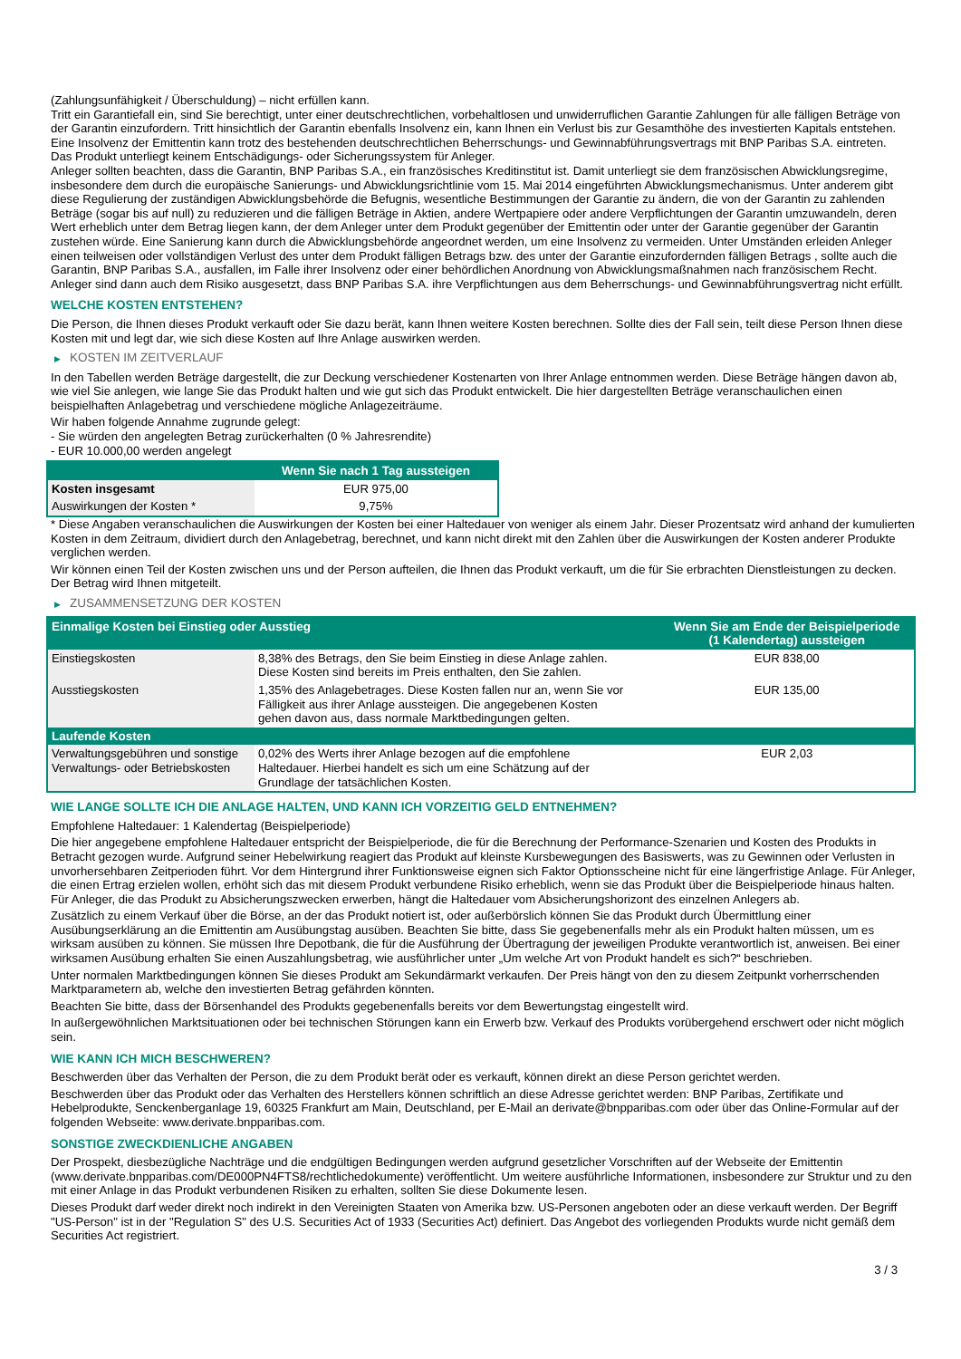(Zahlungsunfähigkeit / Überschuldung) – nicht erfüllen kann.
Tritt ein Garantiefall ein, sind Sie berechtigt, unter einer deutschrechtlichen, vorbehaltlosen und unwiderruflichen Garantie Zahlungen für alle fälligen Beträge von der Garantin einzufordern. Tritt hinsichtlich der Garantin ebenfalls Insolvenz ein, kann Ihnen ein Verlust bis zur Gesamthöhe des investierten Kapitals entstehen. Eine Insolvenz der Emittentin kann trotz des bestehenden deutschrechtlichen Beherrschungs- und Gewinnabführungsvertrags mit BNP Paribas S.A. eintreten.
Das Produkt unterliegt keinem Entschädigungs- oder Sicherungssystem für Anleger.
Anleger sollten beachten, dass die Garantin, BNP Paribas S.A., ein französisches Kreditinstitut ist. Damit unterliegt sie dem französischen Abwicklungsregime, insbesondere dem durch die europäische Sanierungs- und Abwicklungsrichtlinie vom 15. Mai 2014 eingeführten Abwicklungsmechanismus. Unter anderem gibt diese Regulierung der zuständigen Abwicklungsbehörde die Befugnis, wesentliche Bestimmungen der Garantie zu ändern, die von der Garantin zu zahlenden Beträge (sogar bis auf null) zu reduzieren und die fälligen Beträge in Aktien, andere Wertpapiere oder andere Verpflichtungen der Garantin umzuwandeln, deren Wert erheblich unter dem Betrag liegen kann, der dem Anleger unter dem Produkt gegenüber der Emittentin oder unter der Garantie gegenüber der Garantin zustehen würde. Eine Sanierung kann durch die Abwicklungsbehörde angeordnet werden, um eine Insolvenz zu vermeiden. Unter Umständen erleiden Anleger einen teilweisen oder vollständigen Verlust des unter dem Produkt fälligen Betrags bzw. des unter der Garantie einzufordernden fälligen Betrags , sollte auch die Garantin, BNP Paribas S.A., ausfallen, im Falle ihrer Insolvenz oder einer behördlichen Anordnung von Abwicklungsmaßnahmen nach französischem Recht. Anleger sind dann auch dem Risiko ausgesetzt, dass BNP Paribas S.A. ihre Verpflichtungen aus dem Beherrschungs- und Gewinnabführungsvertrag nicht erfüllt.
WELCHE KOSTEN ENTSTEHEN?
Die Person, die Ihnen dieses Produkt verkauft oder Sie dazu berät, kann Ihnen weitere Kosten berechnen. Sollte dies der Fall sein, teilt diese Person Ihnen diese Kosten mit und legt dar, wie sich diese Kosten auf Ihre Anlage auswirken werden.
▶ KOSTEN IM ZEITVERLAUF
In den Tabellen werden Beträge dargestellt, die zur Deckung verschiedener Kostenarten von Ihrer Anlage entnommen werden. Diese Beträge hängen davon ab, wie viel Sie anlegen, wie lange Sie das Produkt halten und wie gut sich das Produkt entwickelt. Die hier dargestellten Beträge veranschaulichen einen beispielhaften Anlagebetrag und verschiedene mögliche Anlagezeiträume.
Wir haben folgende Annahme zugrunde gelegt:
- Sie würden den angelegten Betrag zurückerhalten (0 % Jahresrendite)
- EUR 10.000,00 werden angelegt
| | Wenn Sie nach 1 Tag aussteigen |
| --- | --- |
| Kosten insgesamt | EUR 975,00 |
| Auswirkungen der Kosten * | 9,75% |
* Diese Angaben veranschaulichen die Auswirkungen der Kosten bei einer Haltedauer von weniger als einem Jahr. Dieser Prozentsatz wird anhand der kumulierten Kosten in dem Zeitraum, dividiert durch den Anlagebetrag, berechnet, und kann nicht direkt mit den Zahlen über die Auswirkungen der Kosten anderer Produkte verglichen werden.
Wir können einen Teil der Kosten zwischen uns und der Person aufteilen, die Ihnen das Produkt verkauft, um die für Sie erbrachten Dienstleistungen zu decken. Der Betrag wird Ihnen mitgeteilt.
▶ ZUSAMMENSETZUNG DER KOSTEN
| Einmalige Kosten bei Einstieg oder Ausstieg | | Wenn Sie am Ende der Beispielperiode (1 Kalendertag) aussteigen |
| --- | --- | --- |
| Einstiegskosten | 8,38% des Betrags, den Sie beim Einstieg in diese Anlage zahlen. Diese Kosten sind bereits im Preis enthalten, den Sie zahlen. | EUR 838,00 |
| Ausstiegskosten | 1,35% des Anlagebetrages. Diese Kosten fallen nur an, wenn Sie vor Fälligkeit aus ihrer Anlage aussteigen. Die angegebenen Kosten gehen davon aus, dass normale Marktbedingungen gelten. | EUR 135,00 |
| Laufende Kosten | | |
| Verwaltungsgebühren und sonstige Verwaltungs- oder Betriebskosten | 0,02% des Werts ihrer Anlage bezogen auf die empfohlene Haltedauer. Hierbei handelt es sich um eine Schätzung auf der Grundlage der tatsächlichen Kosten. | EUR 2,03 |
WIE LANGE SOLLTE ICH DIE ANLAGE HALTEN, UND KANN ICH VORZEITIG GELD ENTNEHMEN?
Empfohlene Haltedauer: 1 Kalendertag (Beispielperiode)
Die hier angegebene empfohlene Haltedauer entspricht der Beispielperiode, die für die Berechnung der Performance-Szenarien und Kosten des Produkts in Betracht gezogen wurde. Aufgrund seiner Hebelwirkung reagiert das Produkt auf kleinste Kursbewegungen des Basiswerts, was zu Gewinnen oder Verlusten in unvorhersehbaren Zeitperioden führt. Vor dem Hintergrund ihrer Funktionsweise eignen sich Faktor Optionsscheine nicht für eine längerfristige Anlage. Für Anleger, die einen Ertrag erzielen wollen, erhöht sich das mit diesem Produkt verbundene Risiko erheblich, wenn sie das Produkt über die Beispielperiode hinaus halten. Für Anleger, die das Produkt zu Absicherungszwecken erwerben, hängt die Haltedauer vom Absicherungshorizont des einzelnen Anlegers ab.
Zusätzlich zu einem Verkauf über die Börse, an der das Produkt notiert ist, oder außerbörslich können Sie das Produkt durch Übermittlung einer Ausübungserklärung an die Emittentin am Ausübungstag ausüben. Beachten Sie bitte, dass Sie gegebenenfalls mehr als ein Produkt halten müssen, um es wirksam ausüben zu können. Sie müssen Ihre Depotbank, die für die Ausführung der Übertragung der jeweiligen Produkte verantwortlich ist, anweisen. Bei einer wirksamen Ausübung erhalten Sie einen Auszahlungsbetrag, wie ausführlicher unter „Um welche Art von Produkt handelt es sich?“ beschrieben.
Unter normalen Marktbedingungen können Sie dieses Produkt am Sekundärmarkt verkaufen. Der Preis hängt von den zu diesem Zeitpunkt vorherrschenden Marktparametern ab, welche den investierten Betrag gefährden könnten.
Beachten Sie bitte, dass der Börsenhandel des Produkts gegebenenfalls bereits vor dem Bewertungstag eingestellt wird.
In außergewöhnlichen Marktsituationen oder bei technischen Störungen kann ein Erwerb bzw. Verkauf des Produkts vorübergehend erschwert oder nicht möglich sein.
WIE KANN ICH MICH BESCHWEREN?
Beschwerden über das Verhalten der Person, die zu dem Produkt berät oder es verkauft, können direkt an diese Person gerichtet werden.
Beschwerden über das Produkt oder das Verhalten des Herstellers können schriftlich an diese Adresse gerichtet werden: BNP Paribas, Zertifikate und Hebelprodukte, Senckenberganlage 19, 60325 Frankfurt am Main, Deutschland, per E-Mail an derivate@bnpparibas.com oder über das Online-Formular auf der folgenden Webseite: www.derivate.bnpparibas.com.
SONSTIGE ZWECKDIENLICHE ANGABEN
Der Prospekt, diesbezügliche Nachträge und die endgültigen Bedingungen werden aufgrund gesetzlicher Vorschriften auf der Webseite der Emittentin (www.derivate.bnpparibas.com/DE000PN4FTS8/rechtlichedokumente) veröffentlicht. Um weitere ausführliche Informationen, insbesondere zur Struktur und zu den mit einer Anlage in das Produkt verbundenen Risiken zu erhalten, sollten Sie diese Dokumente lesen.
Dieses Produkt darf weder direkt noch indirekt in den Vereinigten Staaten von Amerika bzw. US-Personen angeboten oder an diese verkauft werden. Der Begriff "US-Person" ist in der "Regulation S" des U.S. Securities Act of 1933 (Securities Act) definiert. Das Angebot des vorliegenden Produkts wurde nicht gemäß dem Securities Act registriert.
3 / 3